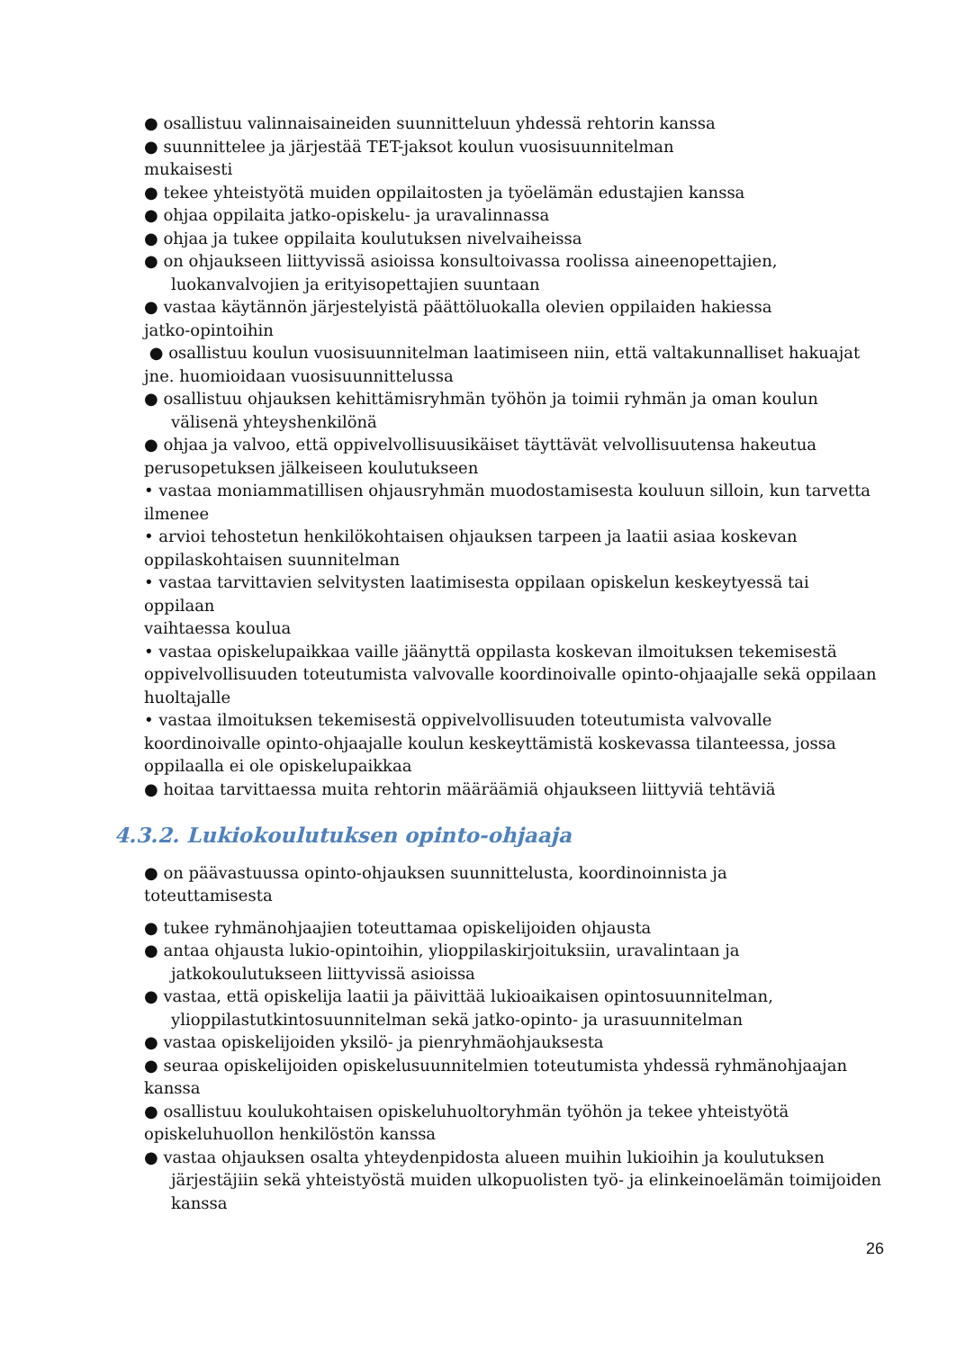● osallistuu valinnaisaineiden suunnitteluun yhdessä rehtorin kanssa
● suunnittelee ja järjestää TET-jaksot koulun vuosisuunnitelman
mukaisesti
● tekee yhteistyötä muiden oppilaitosten ja työelämän edustajien kanssa
● ohjaa oppilaita jatko-opiskelu- ja uravalinnassa
● ohjaa ja tukee oppilaita koulutuksen nivelvaiheissa
● on ohjaukseen liittyvissä asioissa konsultoivassa roolissa aineenopettajien,
luokanvalvojien ja erityisopettajien suuntaan
● vastaa käytännön järjestelyistä päättöluokalla olevien oppilaiden hakiessa
jatko-opintoihin
● osallistuu koulun vuosisuunnitelman laatimiseen niin, että valtakunnalliset hakuajat
jne. huomioidaan vuosisuunnittelussa
● osallistuu ohjauksen kehittämisryhmän työhön ja toimii ryhmän ja oman koulun
välisenä yhteyshenkilönä
● ohjaa ja valvoo, että oppivelvollisuusikäiset täyttävät velvollisuutensa hakeutua
perusopetuksen jälkeiseen koulutukseen
• vastaa moniammatillisen ohjausryhmän muodostamisesta kouluun silloin, kun tarvetta
ilmenee
• arvioi tehostetun henkilökohtaisen ohjauksen tarpeen ja laatii asiaa koskevan
oppilaskohtaisen suunnitelman
• vastaa tarvittavien selvitysten laatimisesta oppilaan opiskelun keskeytyessä tai oppilaan
vaihtaessa koulua
• vastaa opiskelupaikkaa vaille jäänyttä oppilasta koskevan ilmoituksen tekemisestä
oppivelvollisuuden toteutumista valvovalle koordinoivalle opinto-ohjaajalle sekä oppilaan
huoltajalle
• vastaa ilmoituksen tekemisestä oppivelvollisuuden toteutumista valvovalle
koordinoivalle opinto-ohjaajalle koulun keskeyttämistä koskevassa tilanteessa, jossa
oppilaalla ei ole opiskelupaikkaa
● hoitaa tarvittaessa muita rehtorin määräämiä ohjaukseen liittyviä tehtäviä
4.3.2. Lukiokoulutuksen opinto-ohjaaja
● on päävastuussa opinto-ohjauksen suunnittelusta, koordinoinnista ja
toteuttamisesta
● tukee ryhmänohjaajien toteuttamaa opiskelijoiden ohjausta
● antaa ohjausta lukio-opintoihin, ylioppilaskirjoituksiin, uravalintaan ja
jatkokoulutukseen liittyvissä asioissa
● vastaa, että opiskelija laatii ja päivittää lukioaikaisen opintosuunnitelman,
ylioppilastutkintosuunnitelman sekä jatko-opinto- ja urasuunnitelman
● vastaa opiskelijoiden yksilö- ja pienryhmäohjauksesta
● seuraa opiskelijoiden opiskelusuunnitelmien toteutumista yhdessä ryhmänohjaajan
kanssa
● osallistuu koulukohtaisen opiskeluhuoltoryhmän työhön ja tekee yhteistyötä
opiskeluhuollon henkilöstön kanssa
● vastaa ohjauksen osalta yhteydenpidosta alueen muihin lukioihin ja koulutuksen
järjestäjiin sekä yhteistyöstä muiden ulkopuolisten työ- ja elinkeinoelämän toimijoiden
kanssa
26